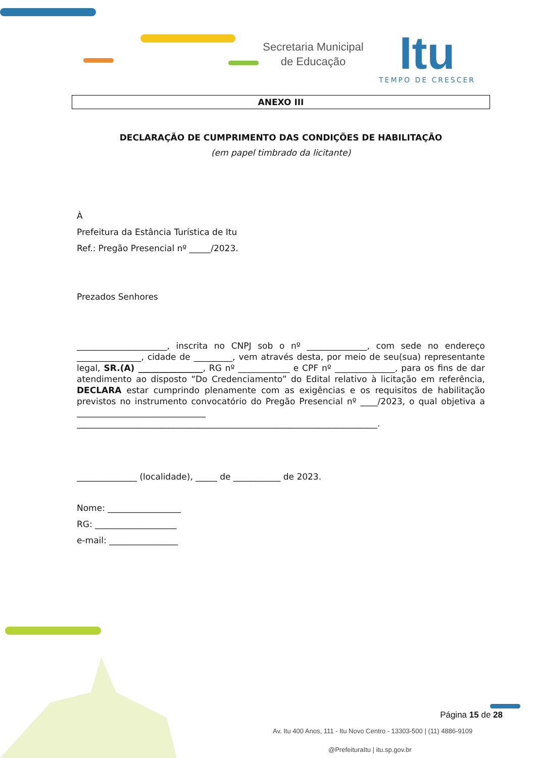Secretaria Municipal de Educação
Itu
TEMPO DE CRESCER
ANEXO III
DECLARAÇÃO DE CUMPRIMENTO DAS CONDIÇÕES DE HABILITAÇÃO
(em papel timbrado da licitante)
À
Prefeitura da Estância Turística de Itu
Ref.: Pregão Presencial nº _____/2023.
Prezados Senhores
_____________________, inscrita no CNPJ sob o nº ______________, com sede no endereço _______________, cidade de _________, vem através desta, por meio de seu(sua) representante legal, SR.(A) _______________, RG nº ____________ e CPF nº ______________, para os fins de dar atendimento ao disposto “Do Credenciamento” do Edital relativo à licitação em referência, DECLARA estar cumprindo plenamente com as exigências e os requisitos de habilitação previstos no instrumento convocatório do Pregão Presencial nº ____/2023, o qual objetiva a ______________________________ ______________________________________________________________________.
______________ (localidade), _____ de ___________ de 2023.
Nome: _________________
RG: ___________________
e-mail: ________________
Página 15 de 28
Av. Itu 400 Anos, 111 - Itu Novo Centro - 13303-500 | (11) 4886-9109
@PrefeituraItu | itu.sp.gov.br